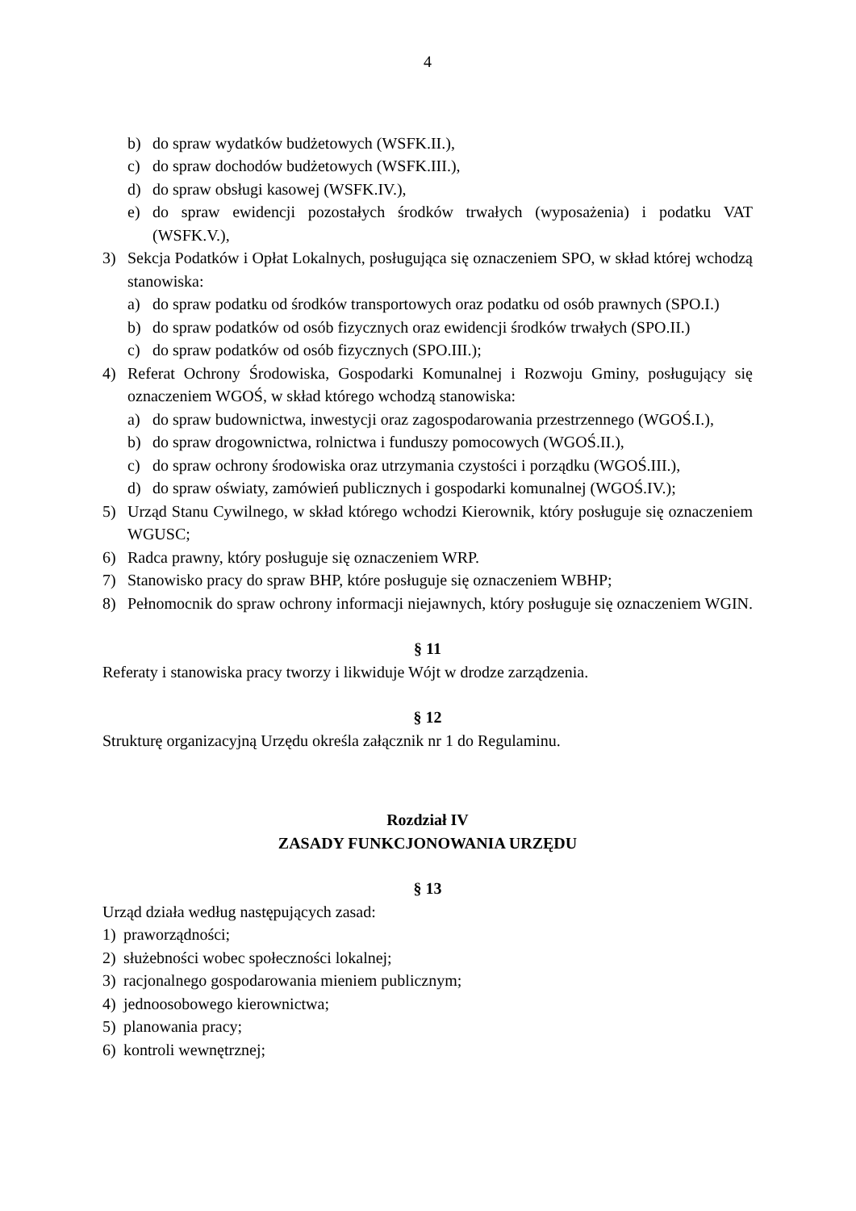4
b) do spraw wydatków budżetowych (WSFK.II.),
c) do spraw dochodów budżetowych (WSFK.III.),
d) do spraw obsługi kasowej (WSFK.IV.),
e) do spraw ewidencji pozostałych środków trwałych (wyposażenia) i podatku VAT (WSFK.V.),
3) Sekcja Podatków i Opłat Lokalnych, posługująca się oznaczeniem SPO, w skład której wchodzą stanowiska:
a) do spraw podatku od środków transportowych oraz podatku od osób prawnych (SPO.I.)
b) do spraw podatków od osób fizycznych oraz ewidencji środków trwałych (SPO.II.)
c) do spraw podatków od osób fizycznych (SPO.III.);
4) Referat Ochrony Środowiska, Gospodarki Komunalnej i Rozwoju Gminy, posługujący się oznaczeniem WGOŚ, w skład którego wchodzą stanowiska:
a) do spraw budownictwa, inwestycji oraz zagospodarowania przestrzennego (WGOŚ.I.),
b) do spraw drogownictwa, rolnictwa i funduszy pomocowych (WGOŚ.II.),
c) do spraw ochrony środowiska oraz utrzymania czystości i porządku (WGOŚ.III.),
d) do spraw oświaty, zamówień publicznych i gospodarki komunalnej (WGOŚ.IV.);
5) Urząd Stanu Cywilnego, w skład którego wchodzi Kierownik, który posługuje się oznaczeniem WGUSC;
6) Radca prawny, który posługuje się oznaczeniem WRP.
7) Stanowisko pracy do spraw BHP, które posługuje się oznaczeniem WBHP;
8) Pełnomocnik do spraw ochrony informacji niejawnych, który posługuje się oznaczeniem WGIN.
§ 11
Referaty i stanowiska pracy tworzy i likwiduje Wójt w drodze zarządzenia.
§ 12
Strukturę organizacyjną Urzędu określa załącznik nr 1 do Regulaminu.
Rozdział IV
ZASADY FUNKCJONOWANIA URZĘDU
§ 13
Urząd działa według następujących zasad:
1) praworządności;
2) służebności wobec społeczności lokalnej;
3) racjonalnego gospodarowania mieniem publicznym;
4) jednoosobowego kierownictwa;
5) planowania pracy;
6) kontroli wewnętrznej;